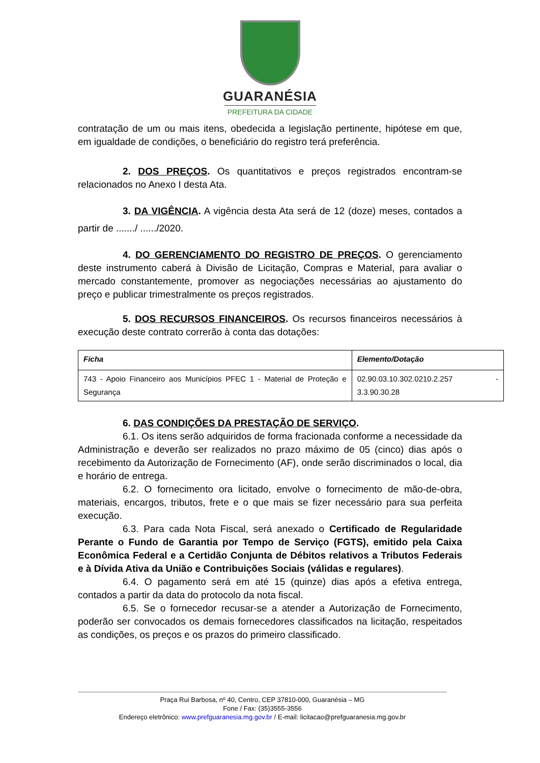GUARANÉSIA
PREFEITURA DA CIDADE
contratação de um ou mais itens, obedecida a legislação pertinente, hipótese em que, em igualdade de condições, o beneficiário do registro terá preferência.
2. DOS PREÇOS. Os quantitativos e preços registrados encontram-se relacionados no Anexo I desta Ata.
3. DA VIGÊNCIA. A vigência desta Ata será de 12 (doze) meses, contados a partir de ......./ ....../2020.
4. DO GERENCIAMENTO DO REGISTRO DE PREÇOS. O gerenciamento deste instrumento caberá à Divisão de Licitação, Compras e Material, para avaliar o mercado constantemente, promover as negociações necessárias ao ajustamento do preço e publicar trimestralmente os preços registrados.
5. DOS RECURSOS FINANCEIROS. Os recursos financeiros necessários à execução deste contrato correrão à conta das dotações:
| Ficha | Elemento/Dotação |
| --- | --- |
| 743 - Apoio Financeiro aos Municípios PFEC 1 - Material de Proteção e Segurança | 02.90.03.10.302.0210.2.257 - 3.3.90.30.28 |
6. DAS CONDIÇÕES DA PRESTAÇÃO DE SERVIÇO.
6.1. Os itens serão adquiridos de forma fracionada conforme a necessidade da Administração e deverão ser realizados no prazo máximo de 05 (cinco) dias após o recebimento da Autorização de Fornecimento (AF), onde serão discriminados o local, dia e horário de entrega.
6.2. O fornecimento ora licitado, envolve o fornecimento de mão-de-obra, materiais, encargos, tributos, frete e o que mais se fizer necessário para sua perfeita execução.
6.3. Para cada Nota Fiscal, será anexado o Certificado de Regularidade Perante o Fundo de Garantia por Tempo de Serviço (FGTS), emitido pela Caixa Econômica Federal e a Certidão Conjunta de Débitos relativos a Tributos Federais e à Dívida Ativa da União e Contribuições Sociais (válidas e regulares).
6.4. O pagamento será em até 15 (quinze) dias após a efetiva entrega, contados a partir da data do protocolo da nota fiscal.
6.5. Se o fornecedor recusar-se a atender a Autorização de Fornecimento, poderão ser convocados os demais fornecedores classificados na licitação, respeitados as condições, os preços e os prazos do primeiro classificado.
Praça Rui Barbosa, nº 40, Centro, CEP 37810-000, Guaranésia – MG
Fone / Fax: (35)3555-3556
Endereço eletrônico: www.prefguaranesia.mg.gov.br / E-mail: licitacao@prefguaranesia.mg.gov.br